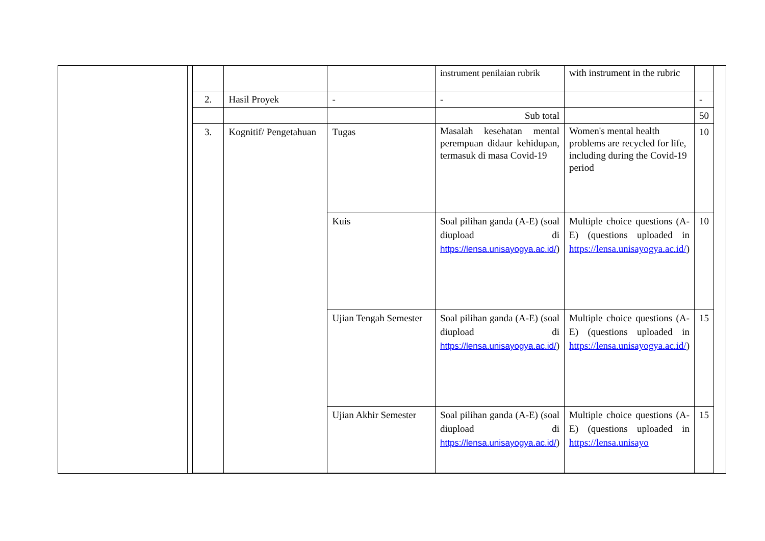| | | | instrument penilaian rubrik | with instrument in the rubric | |
| 2. | Hasil Proyek | - | - | | - |
| | | | Sub total | | 50 |
| 3. | Kognitif/ Pengetahuan | Tugas | Masalah kesehatan mental perempuan didaur kehidupan, termasuk di masa Covid-19 | Women's mental health problems are recycled for life, including during the Covid-19 period | 10 |
| | | Kuis | Soal pilihan ganda (A-E) (soal diupload di https://lensa.unisayogya.ac.id/ ) | Multiple choice questions (A-E) (questions uploaded in https://lensa.unisayogya.ac.id/ ) | 10 |
| | | Ujian Tengah Semester | Soal pilihan ganda (A-E) (soal diupload di https://lensa.unisayogya.ac.id/ ) | Multiple choice questions (A-E) (questions uploaded in https://lensa.unisayogya.ac.id/ ) | 15 |
| | | Ujian Akhir Semester | Soal pilihan ganda (A-E) (soal diupload di https://lensa.unisayogya.ac.id/ ) | Multiple choice questions (A-E) (questions uploaded in https://lensa.unisayo | 15 |